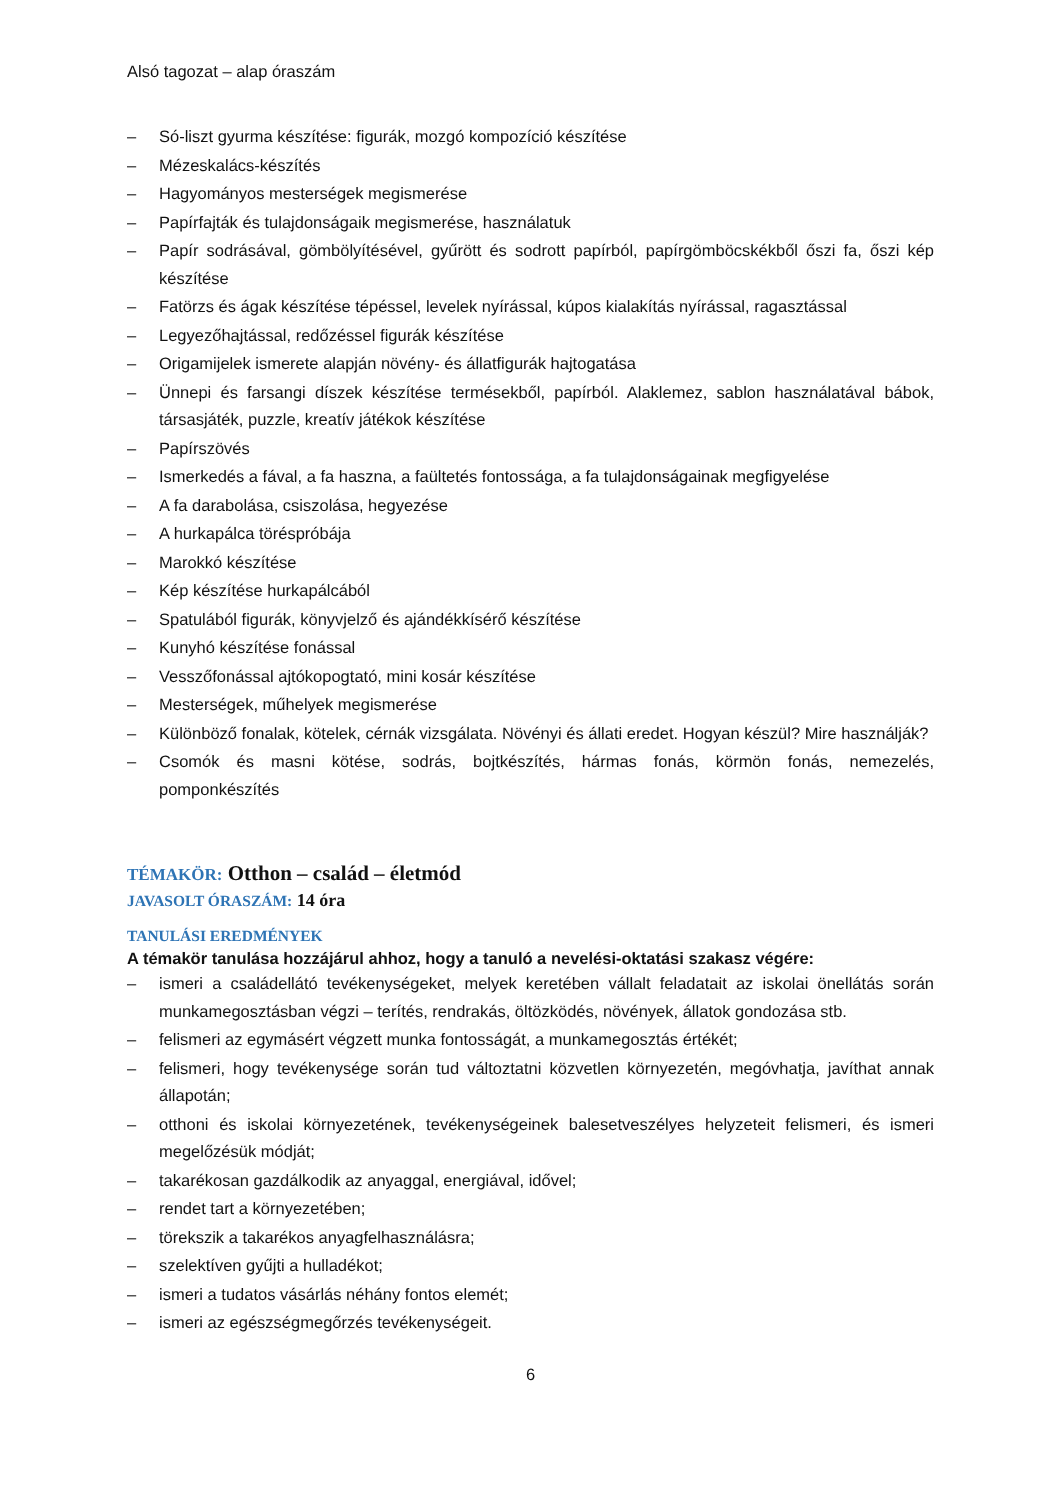Alsó tagozat – alap óraszám
– Só-liszt gyurma készítése: figurák, mozgó kompozíció készítése
– Mézeskalács-készítés
– Hagyományos mesterségek megismerése
– Papírfajták és tulajdonságaik megismerése, használatuk
– Papír sodrásával, gömbölyítésével, gyűrött és sodrott papírból, papírgömböcskékből őszi fa, őszi kép készítése
– Fatörzs és ágak készítése tépéssel, levelek nyírással, kúpos kialakítás nyírással, ragasztással
– Legyezőhajtással, redőzéssel figurák készítése
– Origamijelek ismerete alapján növény- és állatfigurák hajtogatása
– Ünnepi és farsangi díszek készítése termésekből, papírból. Alaklemez, sablon használatával bábok, társasjáték, puzzle, kreatív játékok készítése
– Papírszövés
– Ismerkedés a fával, a fa haszna, a faültetés fontossága, a fa tulajdonságainak megfigyelése
– A fa darabolása, csiszolása, hegyezése
– A hurkapálca töréspróbája
– Marokkó készítése
– Kép készítése hurkapálcából
– Spatulából figurák, könyvjelző és ajándékkísérő készítése
– Kunyhó készítése fonással
– Vesszőfonással ajtókopogtató, mini kosár készítése
– Mesterségek, műhelyek megismerése
– Különböző fonalak, kötelek, cérnák vizsgálata. Növényi és állati eredet. Hogyan készül? Mire használják?
– Csomók és masni kötése, sodrás, bojtkészítés, hármas fonás, körmön fonás, nemezelés, pomponkészítés
TÉMAKÖR: Otthon – család – életmód
JAVASOLT ÓRASZÁM: 14 óra
TANULÁSI EREDMÉNYEK
A témakör tanulása hozzájárul ahhoz, hogy a tanuló a nevelési-oktatási szakasz végére:
– ismeri a családellátó tevékenységeket, melyek keretében vállalt feladatait az iskolai önellátás során munkamegosztásban végzi – terítés, rendrakás, öltözködés, növények, állatok gondozása stb.
– felismeri az egymásért végzett munka fontosságát, a munkamegosztás értékét;
– felismeri, hogy tevékenysége során tud változtatni közvetlen környezetén, megóvhatja, javíthat annak állapotán;
– otthoni és iskolai környezetének, tevékenységeinek balesetveszélyes helyzeteit felismeri, és ismeri megelőzésük módját;
– takarékosan gazdálkodik az anyaggal, energiával, idővel;
– rendet tart a környezetében;
– törekszik a takarékos anyagfelhasználásra;
– szelektíven gyűjti a hulladékot;
– ismeri a tudatos vásárlás néhány fontos elemét;
– ismeri az egészségmegőrzés tevékenységeit.
6